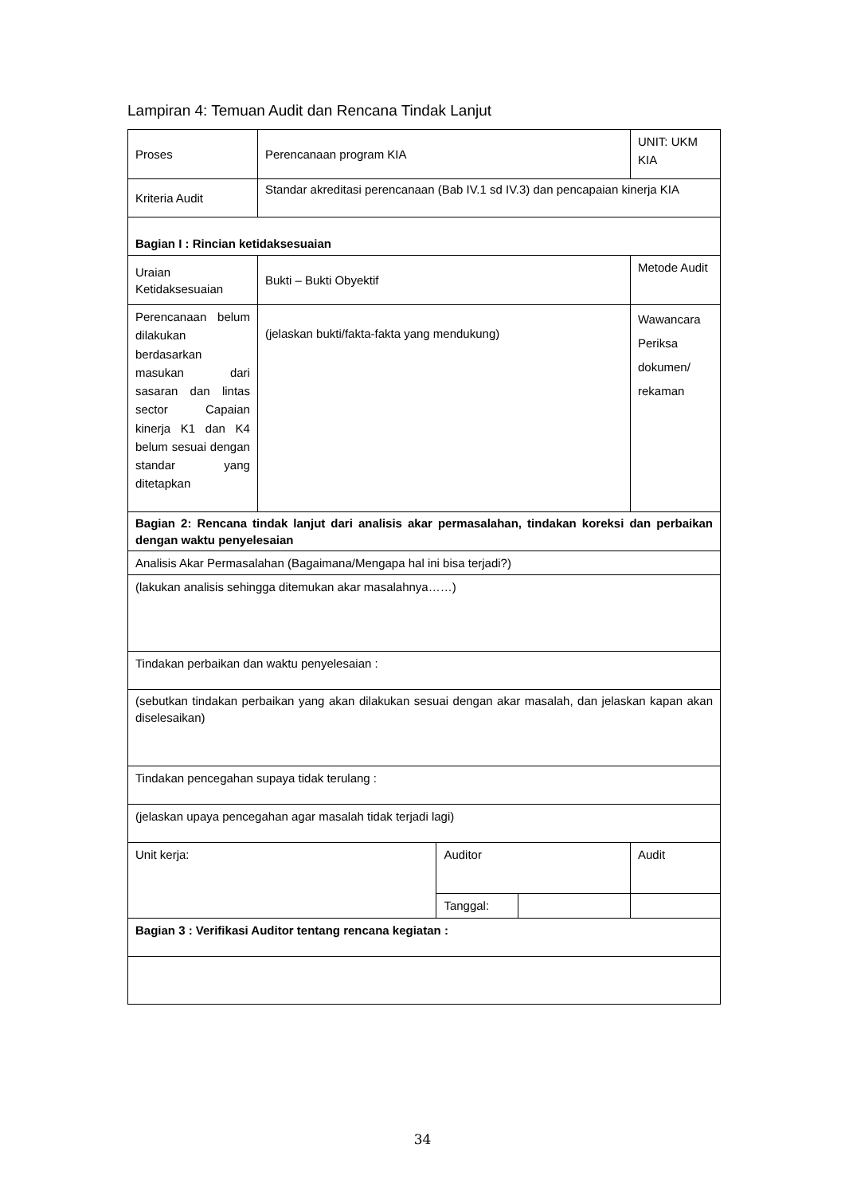Lampiran 4: Temuan Audit dan Rencana Tindak Lanjut
| Proses | Perencanaan program KIA | | | UNIT: UKM KIA |
| Kriteria Audit | Standar akreditasi perencanaan (Bab IV.1 sd IV.3) dan pencapaian kinerja KIA | | | |
| Bagian I : Rincian ketidaksesuaian | | | | |
| Uraian Ketidaksesuaian | Bukti – Bukti Obyektif | | | Metode Audit |
| Perencanaan belum dilakukan berdasarkan masukan dari sasaran dan lintas sector Capaian kinerja K1 dan K4 belum sesuai dengan standar yang ditetapkan | (jelaskan bukti/fakta-fakta yang mendukung) | | | Wawancara Periksa dokumen/ rekaman |
| Bagian 2: Rencana tindak lanjut dari analisis akar permasalahan, tindakan koreksi dan perbaikan dengan waktu penyelesaian | | | | |
| Analisis Akar Permasalahan (Bagaimana/Mengapa hal ini bisa terjadi?) | | | | |
| (lakukan analisis sehingga ditemukan akar masalahnya……) | | | | |
| Tindakan perbaikan dan waktu penyelesaian : | | | | |
| (sebutkan tindakan perbaikan yang akan dilakukan sesuai dengan akar masalah, dan jelaskan kapan akan diselesaikan) | | | | |
| Tindakan pencegahan supaya tidak terulang : | | | | |
| (jelaskan upaya pencegahan agar masalah tidak terjadi lagi) | | | | |
| Unit kerja: | | Auditor | | Audit |
| | | Tanggal: | | |
| Bagian 3 : Verifikasi Auditor tentang rencana kegiatan : | | | | |
34